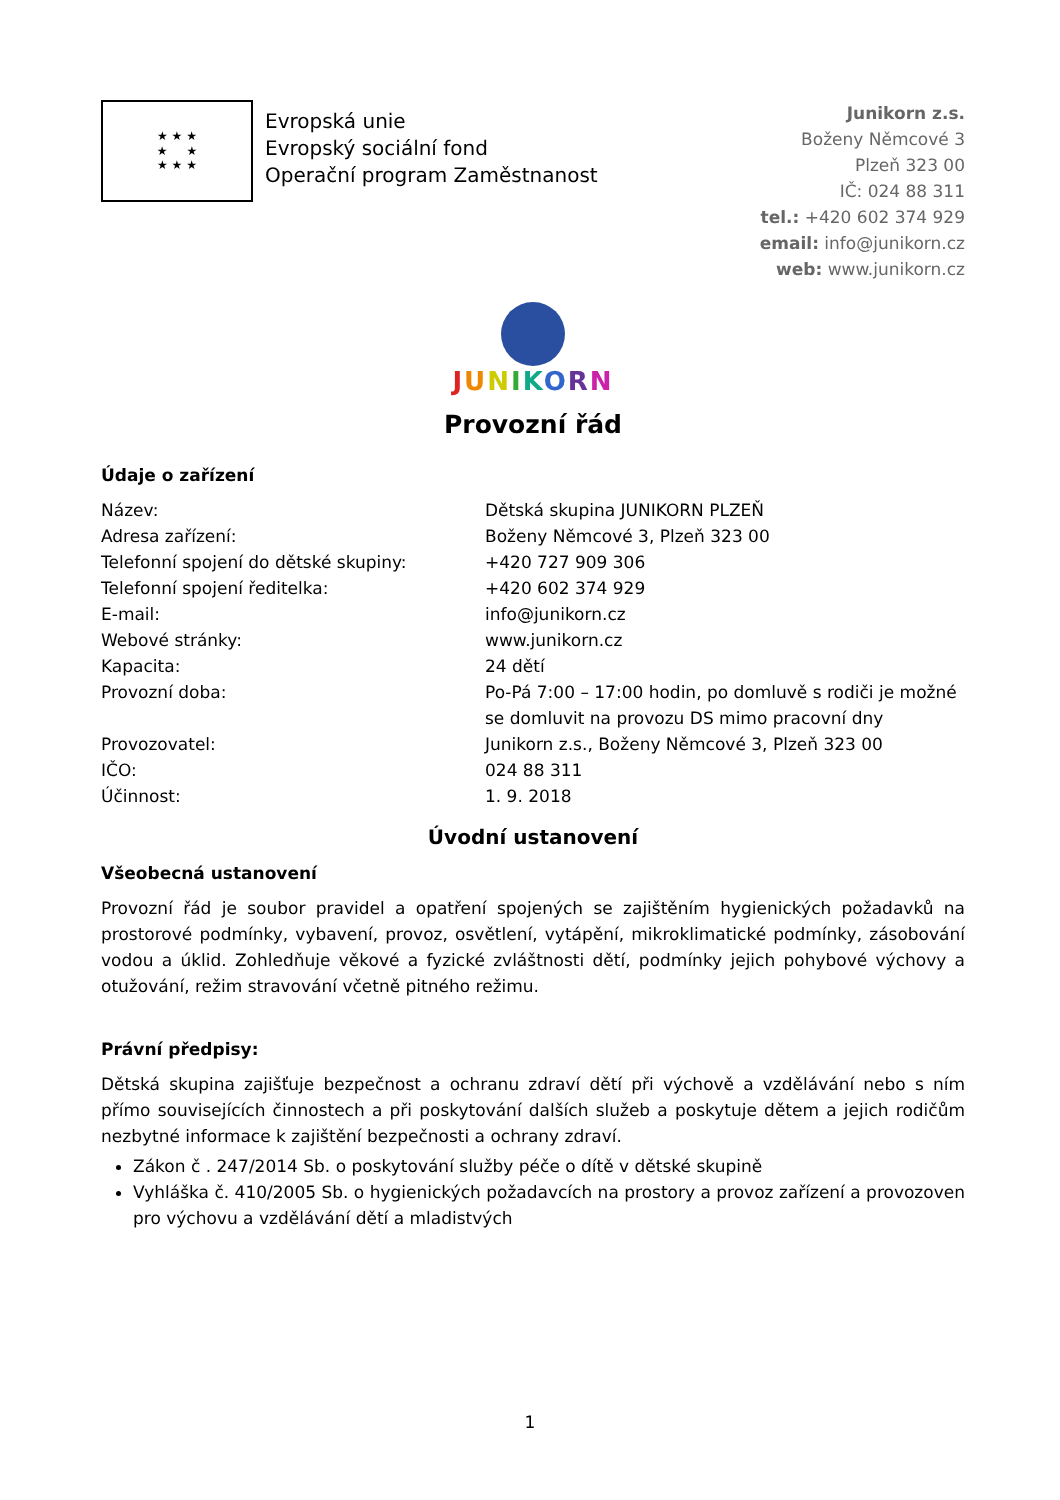★ ★ ★
★ ★
★ ★ ★
Evropská unie
Evropský sociální fond
Operační program Zaměstnanost
Junikorn z.s.
Boženy Němcové 3
Plzeň 323 00
IČ: 024 88 311
tel.: +420 602 374 929
email: info@junikorn.cz
web: www.junikorn.cz
JUNIKORN
Provozní řád
Údaje o zařízení
| Název: | Dětská skupina JUNIKORN PLZEŇ |
| Adresa zařízení: | Boženy Němcové 3, Plzeň 323 00 |
| Telefonní spojení do dětské skupiny: | +420 727 909 306 |
| Telefonní spojení ředitelka: | +420 602 374 929 |
| E-mail: | info@junikorn.cz |
| Webové stránky: | www.junikorn.cz |
| Kapacita: | 24 dětí |
| Provozní doba: | Po-Pá 7:00 – 17:00 hodin, po domluvě s rodiči je možné se domluvit na provozu DS mimo pracovní dny |
| Provozovatel: | Junikorn z.s., Boženy Němcové 3, Plzeň 323 00 |
| IČO: | 024 88 311 |
| Účinnost: | 1. 9. 2018 |
Úvodní ustanovení
Všeobecná ustanovení
Provozní řád je soubor pravidel a opatření spojených se zajištěním hygienických požadavků na prostorové podmínky, vybavení, provoz, osvětlení, vytápění, mikroklimatické podmínky, zásobování vodou a úklid. Zohledňuje věkové a fyzické zvláštnosti dětí, podmínky jejich pohybové výchovy a otužování, režim stravování včetně pitného režimu.
Právní předpisy:
Dětská skupina zajišťuje bezpečnost a ochranu zdraví dětí při výchově a vzdělávání nebo s ním přímo souvisejících činnostech a při poskytování dalších služeb a poskytuje dětem a jejich rodičům nezbytné informace k zajištění bezpečnosti a ochrany zdraví.
Zákon č . 247/2014 Sb. o poskytování služby péče o dítě v dětské skupině
Vyhláška č. 410/2005 Sb. o hygienických požadavcích na prostory a provoz zařízení a provozoven pro výchovu a vzdělávání dětí a mladistvých
1